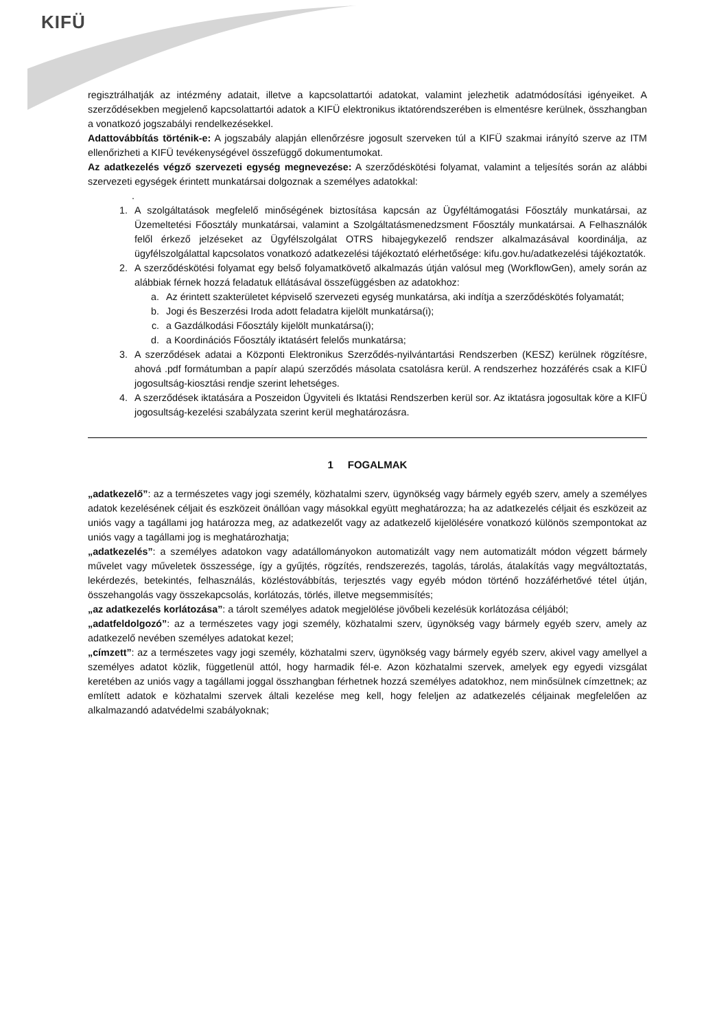KIFÜ
regisztrálhatják az intézmény adatait, illetve a kapcsolattartói adatokat, valamint jelezhetik adatmódosítási igényeiket. A szerződésekben megjelenő kapcsolattartói adatok a KIFÜ elektronikus iktatórendszerében is elmentésre kerülnek, összhangban a vonatkozó jogszabályi rendelkezésekkel.
Adattovábbítás történik-e: A jogszabály alapján ellenőrzésre jogosult szerveken túl a KIFÜ szakmai irányító szerve az ITM ellenőrizheti a KIFÜ tevékenységével összefüggő dokumentumokat.
Az adatkezelés végző szervezeti egység megnevezése: A szerződéskötési folyamat, valamint a teljesítés során az alábbi szervezeti egységek érintett munkatársai dolgoznak a személyes adatokkal:
.
1. A szolgáltatások megfelelő minőségének biztosítása kapcsán az Ügyféltámogatási Főosztály munkatársai, az Üzemeltetési Főosztály munkatársai, valamint a Szolgáltatásmenedzsment Főosztály munkatársai. A Felhasználók felől érkező jelzéseket az Ügyfélszolgálat OTRS hibajegykezelő rendszer alkalmazásával koordinálja, az ügyfélszolgálattal kapcsolatos vonatkozó adatkezelési tájékoztató elérhetősége: kifu.gov.hu/adatkezelési tájékoztatók.
2. A szerződéskötési folyamat egy belső folyamatkövető alkalmazás útján valósul meg (WorkflowGen), amely során az alábbiak férnek hozzá feladatuk ellátásával összefüggésben az adatokhoz:
a. Az érintett szakterületet képviselő szervezeti egység munkatársa, aki indítja a szerződéskötés folyamatát;
b. Jogi és Beszerzési Iroda adott feladatra kijelölt munkatársa(i);
c. a Gazdálkodási Főosztály kijelölt munkatársa(i);
d. a Koordinációs Főosztály iktatásért felelős munkatársa;
3. A szerződések adatai a Központi Elektronikus Szerződés-nyilvántartási Rendszerben (KESZ) kerülnek rögzítésre, ahová .pdf formátumban a papír alapú szerződés másolata csatolásra kerül. A rendszerhez hozzáférés csak a KIFÜ jogosultság-kiosztási rendje szerint lehetséges.
4. A szerződések iktatására a Poszeidon Ügyviteli és Iktatási Rendszerben kerül sor. Az iktatásra jogosultak köre a KIFÜ jogosultság-kezelési szabályzata szerint kerül meghatározásra.
1 FOGALMAK
„adatkezelő”: az a természetes vagy jogi személy, közhatalmi szerv, ügynökség vagy bármely egyéb szerv, amely a személyes adatok kezelésének céljait és eszközeit önállóan vagy másokkal együtt meghatározza; ha az adatkezelés céljait és eszközeit az uniós vagy a tagállami jog határozza meg, az adatkezelőt vagy az adatkezelő kijelölésére vonatkozó különös szempontokat az uniós vagy a tagállami jog is meghatározhatja;
„adatkezelés”: a személyes adatokon vagy adatállományokon automatizált vagy nem automatizált módon végzett bármely művelet vagy műveletek összessége, így a gyűjtés, rögzítés, rendszerezés, tagolás, tárolás, átalakítás vagy megváltoztatás, lekérdezés, betekintés, felhasználás, közléstovábbítás, terjesztés vagy egyéb módon történő hozzáférhetővé tétel útján, összehangolás vagy összekapcsolás, korlátozás, törlés, illetve megsemmisítés;
„az adatkezelés korlátozása”: a tárolt személyes adatok megjelölése jövőbeli kezelésük korlátozása céljából;
„adatfeldolgozó”: az a természetes vagy jogi személy, közhatalmi szerv, ügynökség vagy bármely egyéb szerv, amely az adatkezelő nevében személyes adatokat kezel;
„címzett”: az a természetes vagy jogi személy, közhatalmi szerv, ügynökség vagy bármely egyéb szerv, akivel vagy amellyel a személyes adatot közlik, függetlenül attól, hogy harmadik fél-e. Azon közhatalmi szervek, amelyek egy egyedi vizsgálat keretében az uniós vagy a tagállami joggal összhangban férhetnek hozzá személyes adatokhoz, nem minősülnek címzettnek; az említett adatok e közhatalmi szervek általi kezelése meg kell, hogy feleljen az adatkezelés céljainak megfelelően az alkalmazandó adatvédelmi szabályoknak;